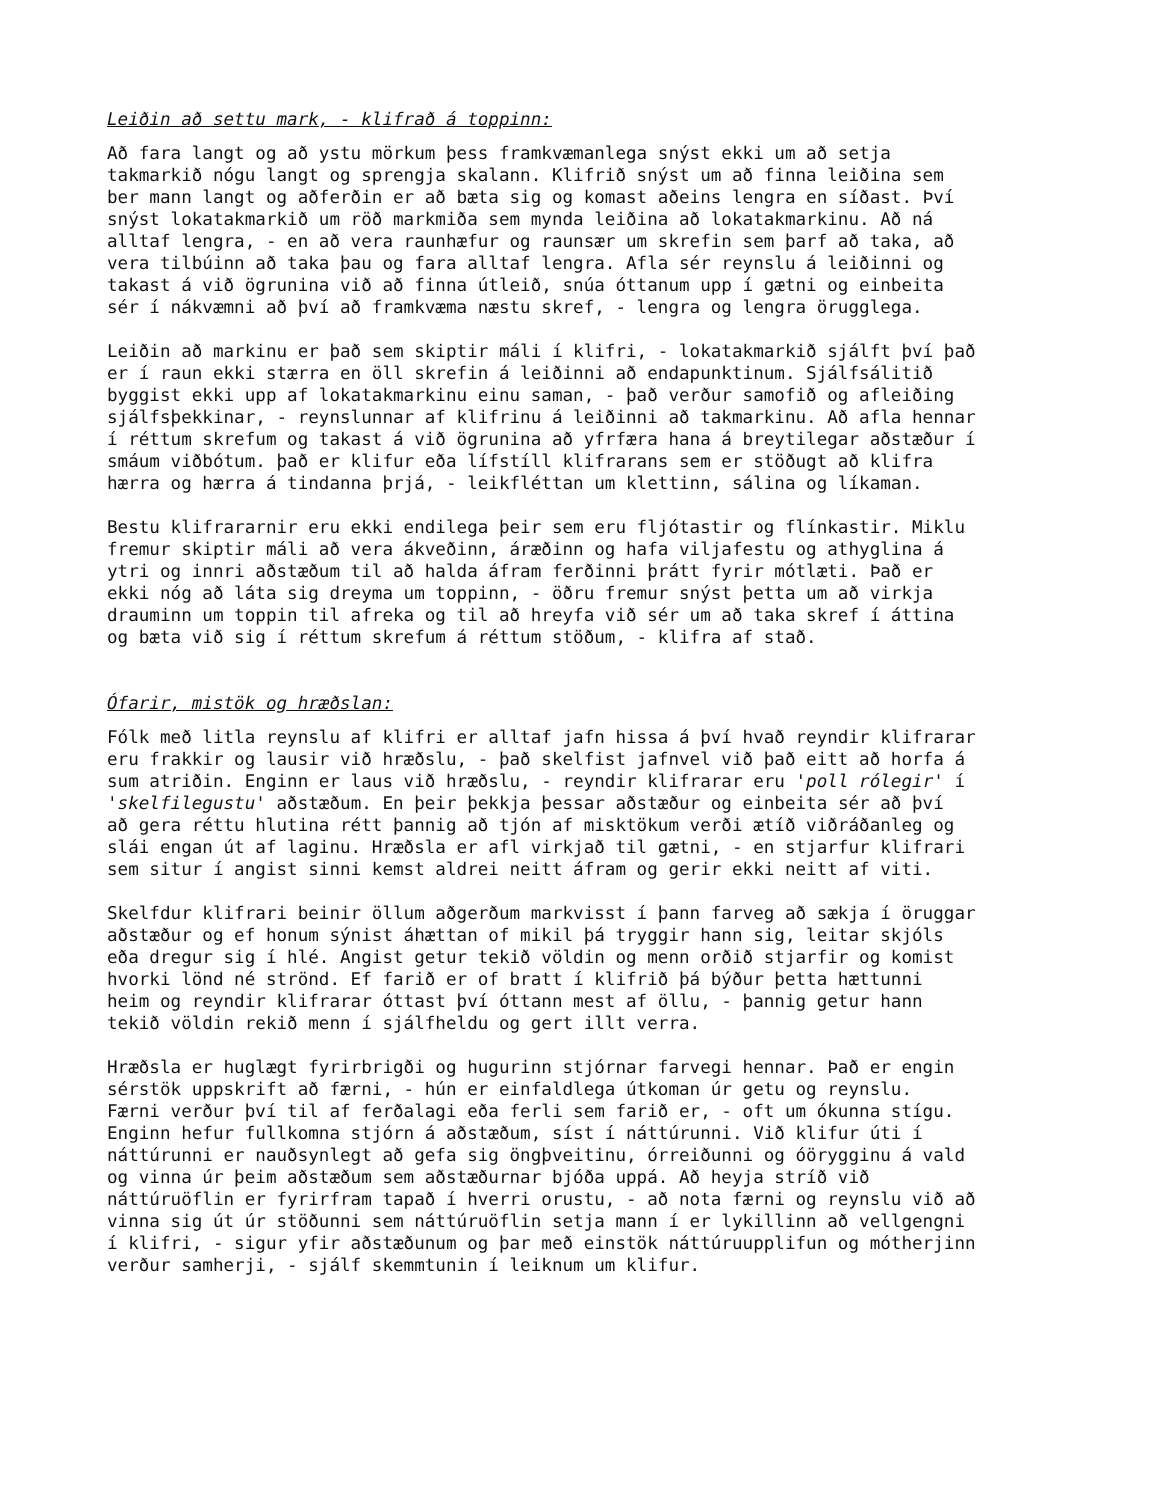Leiðin að settu mark, - klifrað á toppinn:
Að fara langt og að ystu mörkum þess framkvæmanlega snýst ekki um að setja takmarkið nógu langt og sprengja skalann. Klifrið snýst um að finna leiðina sem ber mann langt og aðferðin er að bæta sig og komast aðeins lengra en síðast. Því snýst lokatakmarkið um röð markmiða sem mynda leiðina að lokatakmarkinu. Að ná alltaf lengra, - en að vera raunhæfur og raunsær um skrefin sem þarf að taka, að vera tilbúinn að taka þau og fara alltaf lengra. Afla sér reynslu á leiðinni og takast á við ögrunina við að finna útleið, snúa óttanum upp í gætni og einbeita sér í nákvæmni að því að framkvæma næstu skref, - lengra og lengra örugglega.
Leiðin að markinu er það sem skiptir máli í klifri, - lokatakmarkið sjálft því það er í raun ekki stærra en öll skrefin á leiðinni að endapunktinum. Sjálfsálitið byggist ekki upp af lokatakmarkinu einu saman, - það verður samofið og afleiðing sjálfsþekkinar, - reynslunnar af klifrinu á leiðinni að takmarkinu. Að afla hennar í réttum skrefum og takast á við ögrunina að yfrfæra hana á breytilegar aðstæður í smáum viðbótum. það er klifur eða lífstíll klifrarans sem er stöðugt að klifra hærra og hærra á tindanna þrjá, - leikfléttan um klettinn, sálina og líkaman.
Bestu klifrararnir eru ekki endilega þeir sem eru fljótastir og flínkastir. Miklu fremur skiptir máli að vera ákveðinn, áræðinn og hafa viljafestu og athyglina á ytri og innri aðstæðum til að halda áfram ferðinni þrátt fyrir mótlæti. Það er ekki nóg að láta sig dreyma um toppinn, - öðru fremur snýst þetta um að virkja drauminn um toppin til afreka og til að hreyfa við sér um að taka skref í áttina og bæta við sig í réttum skrefum á réttum stöðum, - klifra af stað.
Ófarir, mistök og hræðslan:
Fólk með litla reynslu af klifri er alltaf jafn hissa á því hvað reyndir klifrarar eru frakkir og lausir við hræðslu, - það skelfist jafnvel við það eitt að horfa á sum atriðin. Enginn er laus við hræðslu, - reyndir klifrarar eru 'poll rólegir' í 'skelfilegustu' aðstæðum. En þeir þekkja þessar aðstæður og einbeita sér að því að gera réttu hlutina rétt þannig að tjón af misktökum verði ætíð viðráðanleg og slái engan út af laginu. Hræðsla er afl virkjað til gætni, - en stjarfur klifrari sem situr í angist sinni kemst aldrei neitt áfram og gerir ekki neitt af viti.
Skelfdur klifrari beinir öllum aðgerðum markvisst í þann farveg að sækja í öruggar aðstæður og ef honum sýnist áhættan of mikil þá tryggir hann sig, leitar skjóls eða dregur sig í hlé. Angist getur tekið völdin og menn orðið stjarfir og komist hvorki lönd né strönd. Ef farið er of bratt í klifrið þá býður þetta hættunni heim og reyndir klifrarar óttast því óttann mest af öllu, - þannig getur hann tekið völdin rekið menn í sjálfheldu og gert illt verra.
Hræðsla er huglægt fyrirbrigði og hugurinn stjórnar farvegi hennar. Það er engin sérstök uppskrift að færni, - hún er einfaldlega útkoman úr getu og reynslu. Færni verður því til af ferðalagi eða ferli sem farið er, - oft um ókunna stígu. Enginn hefur fullkomna stjórn á aðstæðum, síst í náttúrunni. Við klifur úti í náttúrunni er nauðsynlegt að gefa sig öngþveitinu, órreiðunni og óörygginu á vald og vinna úr þeim aðstæðum sem aðstæðurnar bjóða uppá. Að heyja stríð við náttúruöflin er fyrirfram tapað í hverri orustu, - að nota færni og reynslu við að vinna sig út úr stöðunni sem náttúruöflin setja mann í er lykillinn að vellgengni í klifri, - sigur yfir aðstæðunum og þar með einstök náttúruupplifun og mótherjinn verður samherji, - sjálf skemmtunin í leiknum um klifur.